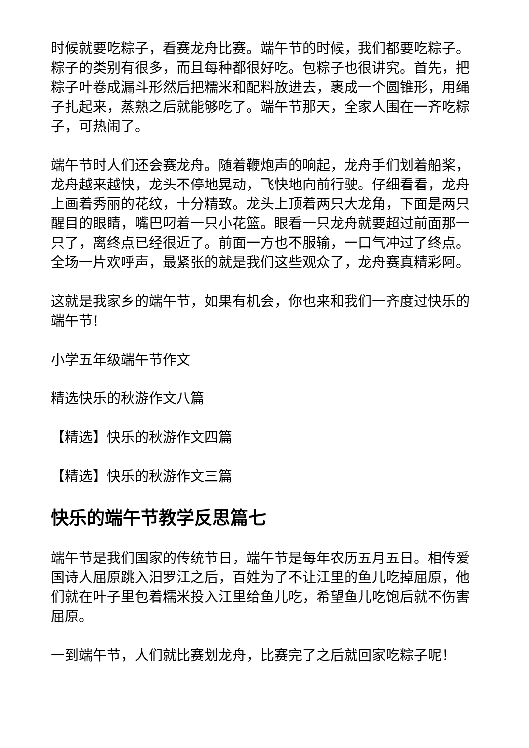时候就要吃粽子，看赛龙舟比赛。端午节的时候，我们都要吃粽子。粽子的类别有很多，而且每种都很好吃。包粽子也很讲究。首先，把粽子叶卷成漏斗形然后把糯米和配料放进去，裹成一个圆锥形，用绳子扎起来，蒸熟之后就能够吃了。端午节那天，全家人围在一齐吃粽子，可热闹了。
端午节时人们还会赛龙舟。随着鞭炮声的响起，龙舟手们划着船桨，龙舟越来越快，龙头不停地晃动，飞快地向前行驶。仔细看看，龙舟上画着秀丽的花纹，十分精致。龙头上顶着两只大龙角，下面是两只醒目的眼睛，嘴巴叼着一只小花篮。眼看一只龙舟就要超过前面那一只了，离终点已经很近了。前面一方也不服输，一口气冲过了终点。全场一片欢呼声，最紧张的就是我们这些观众了，龙舟赛真精彩阿。
这就是我家乡的端午节，如果有机会，你也来和我们一齐度过快乐的端午节!
小学五年级端午节作文
精选快乐的秋游作文八篇
【精选】快乐的秋游作文四篇
【精选】快乐的秋游作文三篇
快乐的端午节教学反思篇七
端午节是我们国家的传统节日，端午节是每年农历五月五日。相传爱国诗人屈原跳入汨罗江之后，百姓为了不让江里的鱼儿吃掉屈原，他们就在叶子里包着糯米投入江里给鱼儿吃，希望鱼儿吃饱后就不伤害屈原。
一到端午节，人们就比赛划龙舟，比赛完了之后就回家吃粽子呢！